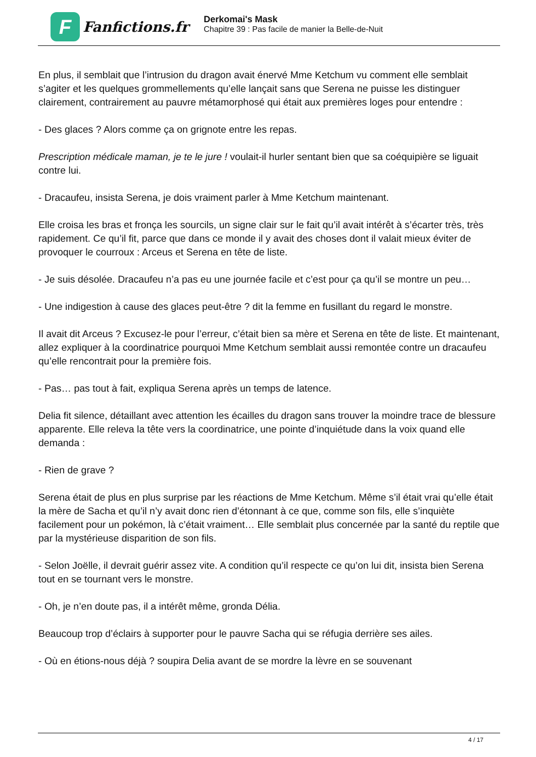F
Fanfictions.fr
Derkomai's Mask
Chapitre 39 : Pas facile de manier la Belle-de-Nuit
En plus, il semblait que l’intrusion du dragon avait énervé Mme Ketchum vu comment elle semblait s’agiter et les quelques grommellements qu’elle lançait sans que Serena ne puisse les distinguer clairement, contrairement au pauvre métamorphosé qui était aux premières loges pour entendre :
- Des glaces ? Alors comme ça on grignote entre les repas.
Prescription médicale maman, je te le jure ! voulait-il hurler sentant bien que sa coéquipière se liguait contre lui.
- Dracaufeu, insista Serena, je dois vraiment parler à Mme Ketchum maintenant.
Elle croisa les bras et fronça les sourcils, un signe clair sur le fait qu’il avait intérêt à s’écarter très, très rapidement. Ce qu’il fit, parce que dans ce monde il y avait des choses dont il valait mieux éviter de provoquer le courroux : Arceus et Serena en tête de liste.
- Je suis désolée. Dracaufeu n’a pas eu une journée facile et c’est pour ça qu’il se montre un peu…
- Une indigestion à cause des glaces peut-être ? dit la femme en fusillant du regard le monstre.
Il avait dit Arceus ? Excusez-le pour l’erreur, c’était bien sa mère et Serena en tête de liste. Et maintenant, allez expliquer à la coordinatrice pourquoi Mme Ketchum semblait aussi remontée contre un dracaufeu qu’elle rencontrait pour la première fois.
- Pas… pas tout à fait, expliqua Serena après un temps de latence.
Delia fit silence, détaillant avec attention les écailles du dragon sans trouver la moindre trace de blessure apparente. Elle releva la tête vers la coordinatrice, une pointe d’inquiétude dans la voix quand elle demanda :
- Rien de grave ?
Serena était de plus en plus surprise par les réactions de Mme Ketchum. Même s’il était vrai qu’elle était la mère de Sacha et qu’il n’y avait donc rien d’étonnant à ce que, comme son fils, elle s’inquiète facilement pour un pokémon, là c’était vraiment… Elle semblait plus concernée par la santé du reptile que par la mystérieuse disparition de son fils.
- Selon Joëlle, il devrait guérir assez vite. A condition qu’il respecte ce qu’on lui dit, insista bien Serena tout en se tournant vers le monstre.
- Oh, je n’en doute pas, il a intérêt même, gronda Délia.
Beaucoup trop d’éclairs à supporter pour le pauvre Sacha qui se réfugia derrière ses ailes.
- Où en étions-nous déjà ? soupira Delia avant de se mordre la lèvre en se souvenant
4 / 17